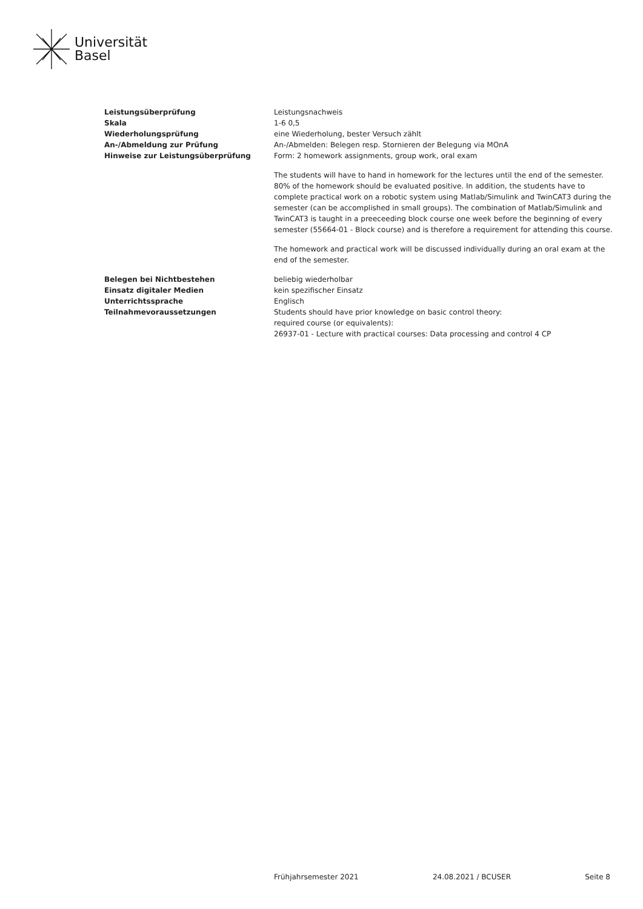Universität
Basel
| Leistungsüberprüfung | Leistungsnachweis |
| Skala | 1-6 0,5 |
| Wiederholungsprüfung | eine Wiederholung, bester Versuch zählt |
| An-/Abmeldung zur Prüfung | An-/Abmelden: Belegen resp. Stornieren der Belegung via MOnA |
| Hinweise zur Leistungsüberprüfung | Form: 2 homework assignments, group work, oral exam The students will have to hand in homework for the lectures until the end of the semester. 80% of the homework should be evaluated positive. In addition, the students have to complete practical work on a robotic system using Matlab/Simulink and TwinCAT3 during the semester (can be accomplished in small groups). The combination of Matlab/Simulink and TwinCAT3 is taught in a preeceeding block course one week before the beginning of every semester (55664-01 - Block course) and is therefore a requirement for attending this course. The homework and practical work will be discussed individually during an oral exam at the end of the semester. |
| Belegen bei Nichtbestehen | beliebig wiederholbar |
| Einsatz digitaler Medien | kein spezifischer Einsatz |
| Unterrichtssprache | Englisch |
| Teilnahmevoraussetzungen | Students should have prior knowledge on basic control theory: required course (or equivalents): 26937-01 - Lecture with practical courses: Data processing and control 4 CP |
Frühjahrsemester 2021 24.08.2021 / BCUSER Seite 8